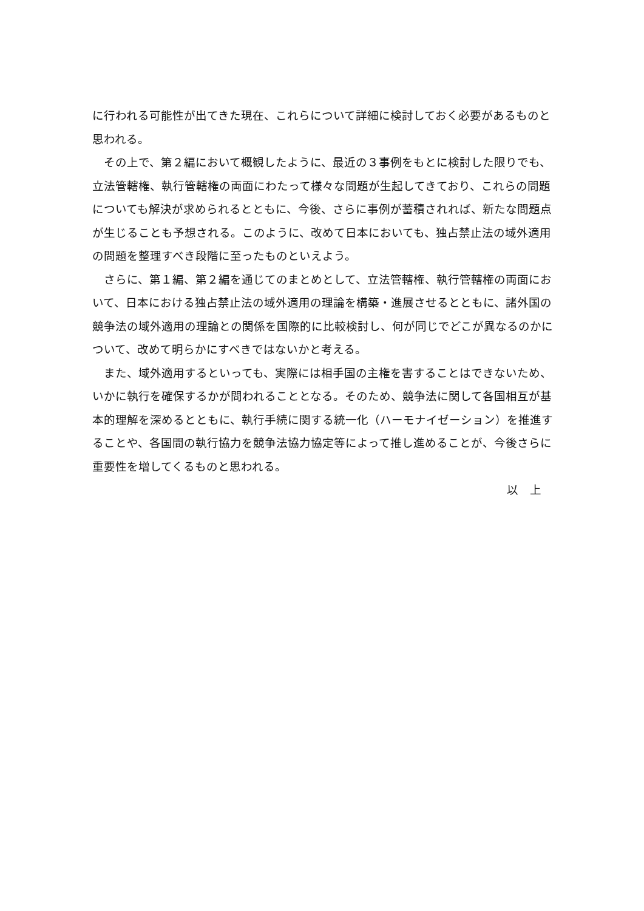に行われる可能性が出てきた現在、これらについて詳細に検討しておく必要があるものと思われる。
　その上で、第２編において概観したように、最近の３事例をもとに検討した限りでも、立法管轄権、執行管轄権の両面にわたって様々な問題が生起してきており、これらの問題についても解決が求められるとともに、今後、さらに事例が蓄積されれば、新たな問題点が生じることも予想される。このように、改めて日本においても、独占禁止法の域外適用の問題を整理すべき段階に至ったものといえよう。
　さらに、第１編、第２編を通じてのまとめとして、立法管轄権、執行管轄権の両面において、日本における独占禁止法の域外適用の理論を構築・進展させるとともに、諸外国の競争法の域外適用の理論との関係を国際的に比較検討し、何が同じでどこが異なるのかについて、改めて明らかにすべきではないかと考える。
　また、域外適用するといっても、実際には相手国の主権を害することはできないため、いかに執行を確保するかが問われることとなる。そのため、競争法に関して各国相互が基本的理解を深めるとともに、執行手続に関する統一化（ハーモナイゼーション）を推進することや、各国間の執行協力を競争法協力協定等によって推し進めることが、今後さらに重要性を増してくるものと思われる。
以　上